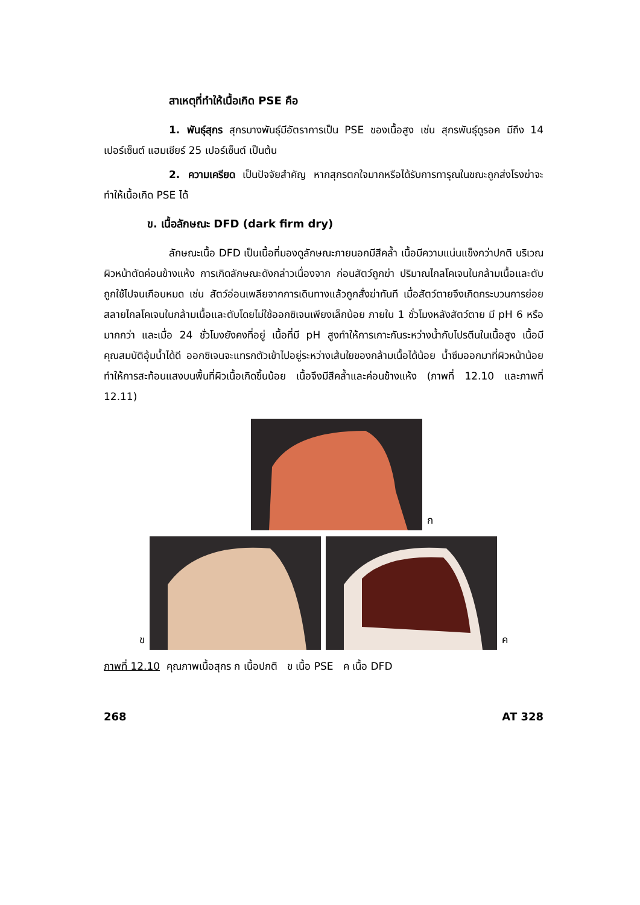สาเหตุที่ทำให้เนื้อเกิด PSE คือ
1. พันธุ์สุกร สุกรบางพันธุ์มีอัตราการเป็น PSE ของเนื้อสูง เช่น สุกรพันธุ์ดูรอค มีถึง 14 เปอร์เซ็นต์ แฮมเชียร์ 25 เปอร์เซ็นต์ เป็นต้น
2. ความเครียด เป็นปัจจัยสำคัญ หากสุกรตกใจมากหรือได้รับการทารุณในขณะถูกส่งโรงฆ่าจะทำให้เนื้อเกิด PSE ได้
ข. เนื้อลักษณะ DFD (dark firm dry)
ลักษณะเนื้อ DFD เป็นเนื้อที่มองดูลักษณะภายนอกมีสีคล้ำ เนื้อมีความแน่นแข็งกว่าปกติ บริเวณผิวหน้าตัดค่อนข้างแห้ง การเกิดลักษณะดังกล่าวเนื่องจาก ก่อนสัตว์ถูกฆ่า ปริมาณไกลโคเจนในกล้ามเนื้อและตับถูกใช้ไปจนเกือบหมด เช่น สัตว์อ่อนเพลียจากการเดินทางแล้วถูกสั่งฆ่าทันที เมื่อสัตว์ตายจึงเกิดกระบวนการย่อยสลายไกลโคเจนในกล้ามเนื้อและตับโดยไม่ใช้ออกซิเจนเพียงเล็กน้อย ภายใน 1 ชั่วโมงหลังสัตว์ตาย มี pH 6 หรือมากกว่า และเมื่อ 24 ชั่วโมงยังคงที่อยู่ เนื้อที่มี pH สูงทำให้การเกาะกันระหว่างน้ำกับโปรตีนในเนื้อสูง เนื้อมีคุณสมบัติอุ้มน้ำได้ดี ออกซิเจนจะแทรกตัวเข้าไปอยู่ระหว่างเส้นใยของกล้ามเนื้อได้น้อย น้ำซึมออกมาที่ผิวหน้าน้อย ทำให้การสะท้อนแสงบนพื้นที่ผิวเนื้อเกิดขึ้นน้อย เนื้อจึงมีสีคล้ำและค่อนข้างแห้ง (ภาพที่ 12.10 และภาพที่ 12.11)
ก
ข ค
ภาพที่ 12.10 คุณภาพเนื้อสุกร ก เนื้อปกติ ข เนื้อ PSE ค เนื้อ DFD
268 AT 328